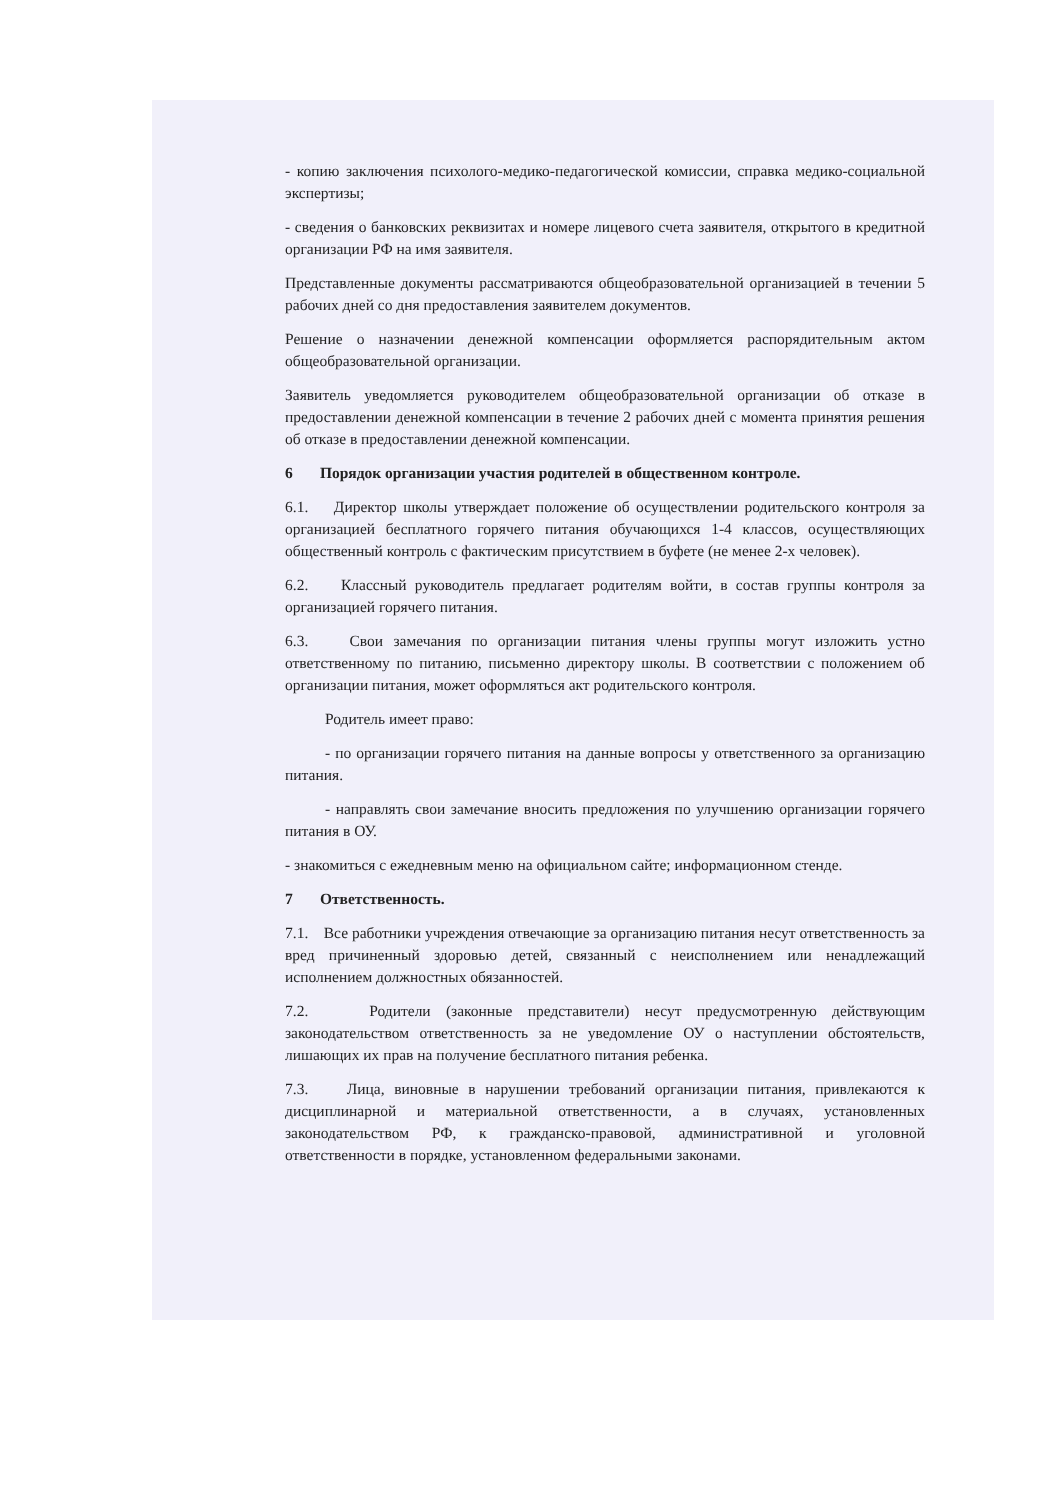- копию заключения психолого-медико-педагогической комиссии, справка медико-социальной экспертизы;
- сведения о банковских реквизитах и номере лицевого счета заявителя, открытого в кредитной организации РФ на имя заявителя.
Представленные документы рассматриваются общеобразовательной организацией в течении 5 рабочих дней со дня предоставления заявителем документов.
Решение о назначении денежной компенсации оформляется распорядительным актом общеобразовательной организации.
Заявитель уведомляется руководителем общеобразовательной организации об отказе в предоставлении денежной компенсации в течение 2 рабочих дней с момента принятия решения об отказе в предоставлении денежной компенсации.
6 Порядок организации участия родителей в общественном контроле.
6.1. Директор школы утверждает положение об осуществлении родительского контроля за организацией бесплатного горячего питания обучающихся 1-4 классов, осуществляющих общественный контроль с фактическим присутствием в буфете (не менее 2-х человек).
6.2. Классный руководитель предлагает родителям войти, в состав группы контроля за организацией горячего питания.
6.3. Свои замечания по организации питания члены группы могут изложить устно ответственному по питанию, письменно директору школы. В соответствии с положением об организации питания, может оформляться акт родительского контроля.
Родитель имеет право:
- по организации горячего питания на данные вопросы у ответственного за организацию питания.
- направлять свои замечание вносить предложения по улучшению организации горячего питания в ОУ.
- знакомиться с ежедневным меню на официальном сайте; информационном стенде.
7 Ответственность.
7.1. Все работники учреждения отвечающие за организацию питания несут ответственность за вред причиненный здоровью детей, связанный с неисполнением или ненадлежащий исполнением должностных обязанностей.
7.2. Родители (законные представители) несут предусмотренную действующим законодательством ответственность за не уведомление ОУ о наступлении обстоятельств, лишающих их прав на получение бесплатного питания ребенка.
7.3. Лица, виновные в нарушении требований организации питания, привлекаются к дисциплинарной и материальной ответственности, а в случаях, установленных законодательством РФ, к гражданско-правовой, административной и уголовной ответственности в порядке, установленном федеральными законами.